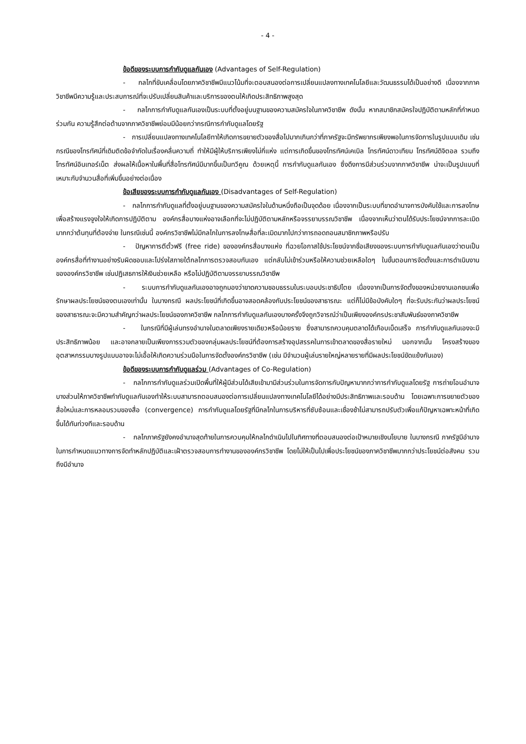- 4 -
ข้อดีของระบบการกำกับดูแลกันเอง (Advantages of Self-Regulation)
- กลไกที่ขับเคลื่อนโดยภาควิชาชีพมีแนวโน้มที่จะตอบสนองต่อการเปลี่ยนแปลงทางเทคโนโลยีและวัฒนธรรมได้เป็นอย่างดี เนื่องจากภาควิชาชีพมีความรู้และประสบการณ์ที่จะปรับเปลี่ยนสินค้าและบริการของตนให้เกิดประสิทธิภาพสูงสุด
- กลไกการกำกับดูแลกันเองเป็นระบบที่ตั้งอยู่บนฐานของความสมัครใจในภาควิชาชีพ ดังนั้น หากสมาชิกสมัครใจปฏิบัติตามหลักที่กำหนดร่วมกัน ความรู้สึกต่อต้านจากภาควิชาชีพย่อมมีน้อยกว่ากรณีการกำกับดูแลโดยรัฐ
- การเปลี่ยนแปลงทางเทคโนโลยีทาให้เกิดการขยายตัวของสื่อไปมากเกินกว่าที่ภาครัฐจะมีทรัพยากรเพียงพอในการจัดการในรูปแบบเดิม เช่นกรณีของโทรทัศน์ที่เดิมติดข้อจำกัดในเรื่องคลื่นความถี่ ทำให้มีผู้ให้บริการเพียงไม่กี่แห่ง แต่การเกิดขึ้นของโทรทัศน์เคเบิล โทรทัศน์ดาวเทียม โทรทัศน์ดิจิตอล รวมถึงโทรทัศน์อินเทอร์เน็ต ส่งผลให้เนื้อหาในพื้นที่สื่อโทรทัศน์มีมากขึ้นเป็นทวีคูณ ด้วยเหตุนี้ การกำกับดูแลกันเอง ซึ่งดึงการมีส่วนร่วมจากภาควิชาชีพ น่าจะเป็นรูปแบบที่เหมาะกับจำนวนสื่อที่เพิ่มขึ้นอย่างต่อเนื่อง
ข้อเสียของระบบการกำกับดูแลกันเอง (Disadvantages of Self-Regulation)
- กลไกการกำกับดูแลที่ตั้งอยู่บนฐานของความสมัครใจในด้านหนึ่งถือเป็นจุดด้อย เนื่องจากเป็นระบบที่ขาดอำนาจการบังคับใช้และการลงโทษเพื่อสร้างแรงจูงใจให้เกิดการปฏิบัติตาม องค์กรสื่อบางแห่งอาจเลือกที่จะไม่ปฏิบัติตามหลักหรือจรรยาบรรณวิชาชีพ เนื่องจากเห็นว่าตนได้รับประโยชน์จากการละเมิดมากกว่าต้นทุนที่ต้องจ่าย ในกรณีเช่นนี้ องค์กรวิชาชีพไม่มีกลไกในการลงโทษสื่อที่ละเมิดมากไปกว่าการถอดถอนสมาชิกภาพหรือปรับ
- ปัญหาการตีตั๋วฟรี (free ride) ขององค์กรสื่อบางแห่ง ที่ฉวยโอกาสใช้ประโยชน์จากชื่อเสียงของระบบการกำกับดูแลกันเองว่าตนเป็นองค์กรสื่อที่ทำงานอย่างรับผิดชอบและโปร่งใสภายใต้กลไกการตรวจสอบกันเอง แต่กลับไม่เข้าร่วมหรือให้ความช่วยเหลือใดๆ ในขั้นตอนการจัดตั้งและการดำเนินงานขององค์กรวิชาชีพ เช่นปฏิเสธการให้เงินช่วยเหลือ หรือไม่ปฏิบัติตามจรรยาบรรณวิชาชีพ
- ระบบการกำกับดูแลกันเองอาจถูกมองว่าขาดความชอบธรรมในระบอบประชาธิปไตย เนื่องจากเป็นการจัดตั้งของหน่วยงานเอกชนเพื่อรักษาผลประโยชน์ของตนเองเท่านั้น ในบางกรณี ผลประโยชน์ที่เกิดขึ้นอาจสอดคล้องกับประโยชน์ของสาธารณะ แต่ก็ไม่มีข้อบังคับใดๆ ที่จะรับประกันว่าผลประโยชน์ของสาธารณะจะมีความสำคัญกว่าผลประโยชน์ของภาควิชาชีพ กลไกการกำกับดูแลกันเองบางครั้งจึงถูกวิจารณ์ว่าเป็นเพียงองค์กรประชาสัมพันธ์ของภาควิชาชีพ
- ในกรณีที่มีผู้เล่นทรงอำนาจในตลาดเพียงรายเดียวหรือน้อยราย ซึ่งสามารถควบคุมตลาดได้เกือบเบ็ดเสร็จ การกำกับดูแลกันเองจะมีประสิทธิภาพน้อย และอาจกลายเป็นเพียงการรวมตัวของกลุ่มผลประโยชน์ที่ต้องการสร้างอุปสรรคในการเข้าตลาดของสื่อรายใหม่ นอกจากนั้น โครงสร้างของอุตสาหกรรมบางรูปแบบอาจจะไม่เอื้อให้เกิดความร่วมมือในการจัดตั้งองค์กรวิชาชีพ (เช่น มีจำนวนผู้เล่นรายใหญ่หลายรายที่มีผลประโยชน์ขัดแย้งกันเอง)
ข้อดีของระบบการกำกับดูแลร่วม (Advantages of Co-Regulation)
- กลไกการกำกับดูแลร่วมเปิดพื้นที่ให้ผู้มีส่วนได้เสียเข้ามามีส่วนร่วมในการจัดการกับปัญหามากกว่าการกำกับดูแลโดยรัฐ การถ่ายโอนอำนาจบางส่วนให้ภาควิชาชีพกำกับดูแลกันเองทำให้ระบบสามารถตอบสนองต่อการเปลี่ยนแปลงทางเทคโนโลยีได้อย่างมีประสิทธิภาพและรอบด้าน โดยเฉพาะการขยายตัวของสื่อใหม่และการหลอมรวมของสื่อ (convergence) การกำกับดูแลโดยรัฐที่มีกลไกในการบริหารที่ซับซ้อนและเชื่องช้าไม่สามารถปรับตัวเพื่อแก้ปัญหาเฉพาะหน้าที่เกิดขึ้นได้ทันท่วงทีและรอบด้าน
- กลไกภาครัฐยังคงอำนาจสุดท้ายในการควบคุมให้กลไกดำเนินไปในทิศทางที่ตอบสนองต่อเป้าหมายเชิงนโยบาย ในบางกรณี ภาครัฐมีอำนาจในการกำหนดแนวทางการจัดทำหลักปฏิบัติและเฝ้าตรวจสอบการทำงานขององค์กรวิชาชีพ โดยไม่ให้เป็นไปเพื่อประโยชน์ของภาควิชาชีพมากกว่าประโยชน์ต่อสังคม รวมถึงมีอำนาจ